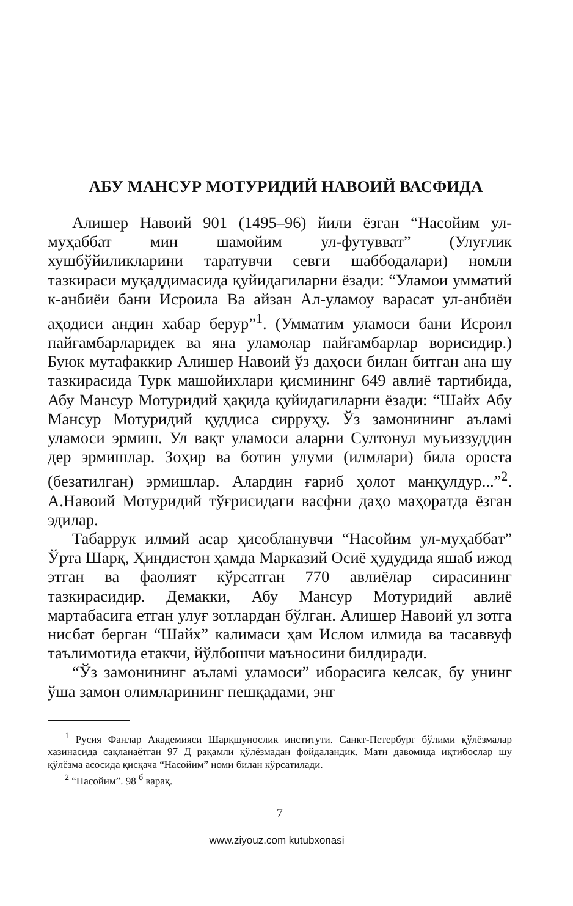АБУ МАНСУР МОТУРИДИЙ НАВОИЙ ВАСФИДА
Алишер Навоий 901 (1495–96) йили ёзган “Насойим ул-муҳаббат мин шамойим ул-футувват” (Улуғлик хушбўйиликларини таратувчи севги шаббодалари) номли тазкираси муқаддимасида қуйидагиларни ёзади: “Уламои умматий к-анбиёи бани Исроила Ва айзан Ал-уламоу варасат ул-анбиёи аҳодиси андин хабар берур”<sup>1</sup>. (Умматим уламоси бани Исроил пайғамбарларидек ва яна уламолар пайғамбарлар ворисидир.) Буюк мутафаккир Алишер Навоий ўз даҳоси билан битган ана шу тазкирасида Турк машойихлари қисмининг 649 авлиё тартибида, Абу Мансур Мотуридий ҳақида қуйидагиларни ёзади: “Шайх Абу Мансур Мотуридий қуддиса сирруҳу. Ўз замонининг аъламі уламоси эрмиш. Ул вақт уламоси аларни Султонул муъиззуддин дер эрмишлар. Зоҳир ва ботин улуми (илмлари) била ороста (безатилган) эрмишлар. Алардин ғариб ҳолот манқулдур...”<sup>2</sup>. А.Навоий Мотуридий тўғрисидаги васфни даҳо маҳоратда ёзган эдилар.
Табаррук илмий асар ҳисобланувчи “Насойим ул-муҳаббат” Ўрта Шарқ, Ҳиндистон ҳамда Марказий Осиё ҳудудида яшаб ижод этган ва фаолият кўрсатган 770 авлиёлар сирасининг тазкирасидир. Демакки, Абу Мансур Мотуридий авлиё мартабасига етган улуғ зотлардан бўлган. Алишер Навоий ул зотга нисбат берган “Шайх” калимаси ҳам Ислом илмида ва тасаввуф таълимотида етакчи, йўлбошчи маъносини билдиради.
“Ўз замонининг аъламі уламоси” иборасига келсак, бу унинг ўша замон олимларининг пешқадами, энг
<sup>1</sup> Русия Фанлар Академияси Шарқшунослик институти. Санкт-Петербург бўлими қўлёзмалар хазинасида сақланаётган 97 Д рақамли қўлёзмадан фойдаландик. Матн давомида иқтибослар шу қўлёзма асосида қисқача “Насойим” номи билан кўрсатилади.
<sup>2</sup> “Насойим”. 98 <sup>б</sup> варақ.
7
www.ziyouz.com kutubxonasi